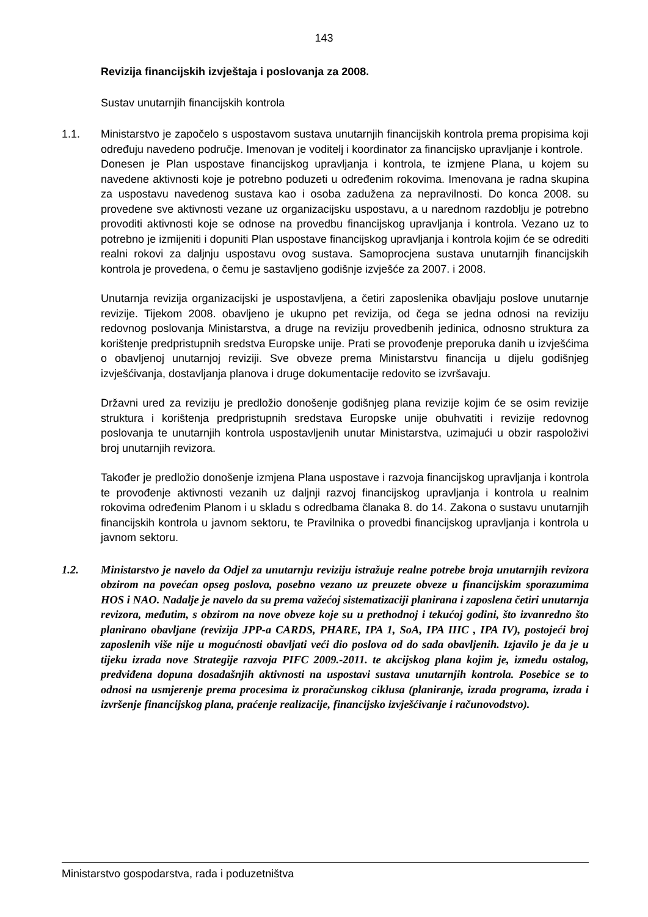143
Revizija financijskih izvještaja i poslovanja za 2008.
Sustav unutarnjih financijskih kontrola
1.1. Ministarstvo je započelo s uspostavom sustava unutarnjih financijskih kontrola prema propisima koji određuju navedeno područje. Imenovan je voditelj i koordinator za financijsko upravljanje i kontrole.
Donesen je Plan uspostave financijskog upravljanja i kontrola, te izmjene Plana, u kojem su navedene aktivnosti koje je potrebno poduzeti u određenim rokovima. Imenovana je radna skupina za uspostavu navedenog sustava kao i osoba zadužena za nepravilnosti. Do konca 2008. su provedene sve aktivnosti vezane uz organizacijsku uspostavu, a u narednom razdoblju je potrebno provoditi aktivnosti koje se odnose na provedbu financijskog upravljanja i kontrola. Vezano uz to potrebno je izmijeniti i dopuniti Plan uspostave financijskog upravljanja i kontrola kojim će se odrediti realni rokovi za daljnju uspostavu ovog sustava. Samoprocjena sustava unutarnjih financijskih kontrola je provedena, o čemu je sastavljeno godišnje izvješće za 2007. i 2008.
Unutarnja revizija organizacijski je uspostavljena, a četiri zaposlenika obavljaju poslove unutarnje revizije. Tijekom 2008. obavljeno je ukupno pet revizija, od čega se jedna odnosi na reviziju redovnog poslovanja Ministarstva, a druge na reviziju provedbenih jedinica, odnosno struktura za korištenje predpristupnih sredstva Europske unije. Prati se provođenje preporuka danih u izvješćima o obavljenoj unutarnjoj reviziji. Sve obveze prema Ministarstvu financija u dijelu godišnjeg izvješćivanja, dostavljanja planova i druge dokumentacije redovito se izvršavaju.
Državni ured za reviziju je predložio donošenje godišnjeg plana revizije kojim će se osim revizije struktura i korištenja predpristupnih sredstava Europske unije obuhvatiti i revizije redovnog poslovanja te unutarnjih kontrola uspostavljenih unutar Ministarstva, uzimajući u obzir raspoloživi broj unutarnjih revizora.
Također je predložio donošenje izmjena Plana uspostave i razvoja financijskog upravljanja i kontrola te provođenje aktivnosti vezanih uz daljnji razvoj financijskog upravljanja i kontrola u realnim rokovima određenim Planom i u skladu s odredbama članaka 8. do 14. Zakona o sustavu unutarnjih financijskih kontrola u javnom sektoru, te Pravilnika o provedbi financijskog upravljanja i kontrola u javnom sektoru.
1.2. Ministarstvo je navelo da Odjel za unutarnju reviziju istražuje realne potrebe broja unutarnjih revizora obzirom na povećan opseg poslova, posebno vezano uz preuzete obveze u financijskim sporazumima HOS i NAO. Nadalje je navelo da su prema važećoj sistematizaciji planirana i zaposlena četiri unutarnja revizora, međutim, s obzirom na nove obveze koje su u prethodnoj i tekućoj godini, što izvanredno što planirano obavljane (revizija JPP-a CARDS, PHARE, IPA 1, SoA, IPA IIIC , IPA IV), postojeći broj zaposlenih više nije u mogućnosti obavljati veći dio poslova od do sada obavljenih. Izjavilo je da je u tijeku izrada nove Strategije razvoja PIFC 2009.-2011. te akcijskog plana kojim je, između ostalog, predviđena dopuna dosadašnjih aktivnosti na uspostavi sustava unutarnjih kontrola. Posebice se to odnosi na usmjerenje prema procesima iz proračunskog ciklusa (planiranje, izrada programa, izrada i izvršenje financijskog plana, praćenje realizacije, financijsko izvješćivanje i računovodstvo).
Ministarstvo gospodarstva, rada i poduzetništva